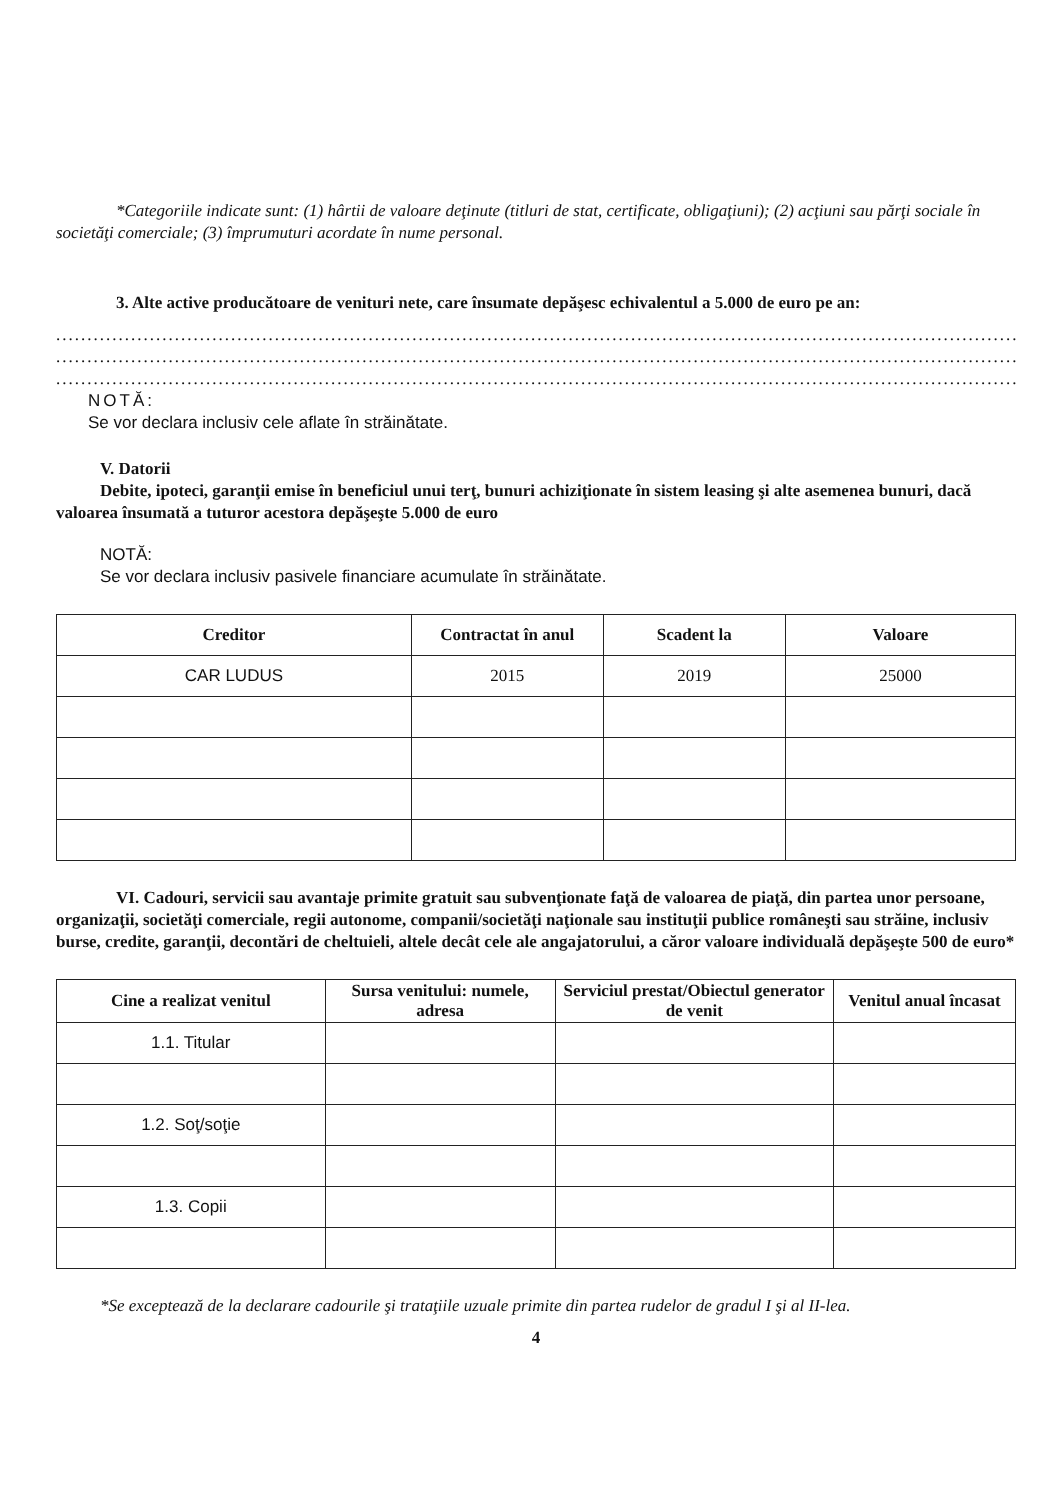*Categoriile indicate sunt: (1) hârtii de valoare deţinute (titluri de stat, certificate, obligaţiuni); (2) acţiuni sau părţi sociale în societăţi comerciale; (3) împrumuturi acordate în nume personal.
3. Alte active producătoare de venituri nete, care însumate depăşesc echivalentul a 5.000 de euro pe an:
............................................................................................................................................................
............................................................................................................................................................
............................................................................................................................................................
NOTĂ:
Se vor declara inclusiv cele aflate în străinătate.
V. Datorii
Debite, ipoteci, garanţii emise în beneficiul unui terţ, bunuri achiziţionate în sistem leasing şi alte asemenea bunuri, dacă valoarea însumată a tuturor acestora depăşeşte 5.000 de euro
NOTĂ:
Se vor declara inclusiv pasivele financiare acumulate în străinătate.
| Creditor | Contractat în anul | Scadent la | Valoare |
| --- | --- | --- | --- |
| CAR LUDUS | 2015 | 2019 | 25000 |
VI. Cadouri, servicii sau avantaje primite gratuit sau subvenţionate faţă de valoarea de piaţă, din partea unor persoane, organizaţii, societăţi comerciale, regii autonome, companii/societăţi naţionale sau instituţii publice româneşti sau străine, inclusiv burse, credite, garanţii, decontări de cheltuieli, altele decât cele ale angajatorului, a căror valoare individuală depăşeşte 500 de euro*
| Cine a realizat venitul | Sursa venitului: numele, adresa | Serviciul prestat/Obiectul generator de venit | Venitul anual încasat |
| --- | --- | --- | --- |
| 1.1. Titular | | | |
| 1.2. Soţ/soţie | | | |
| 1.3. Copii | | | |
*Se exceptează de la declarare cadourile şi trataţiile uzuale primite din partea rudelor de gradul I şi al II-lea.
4